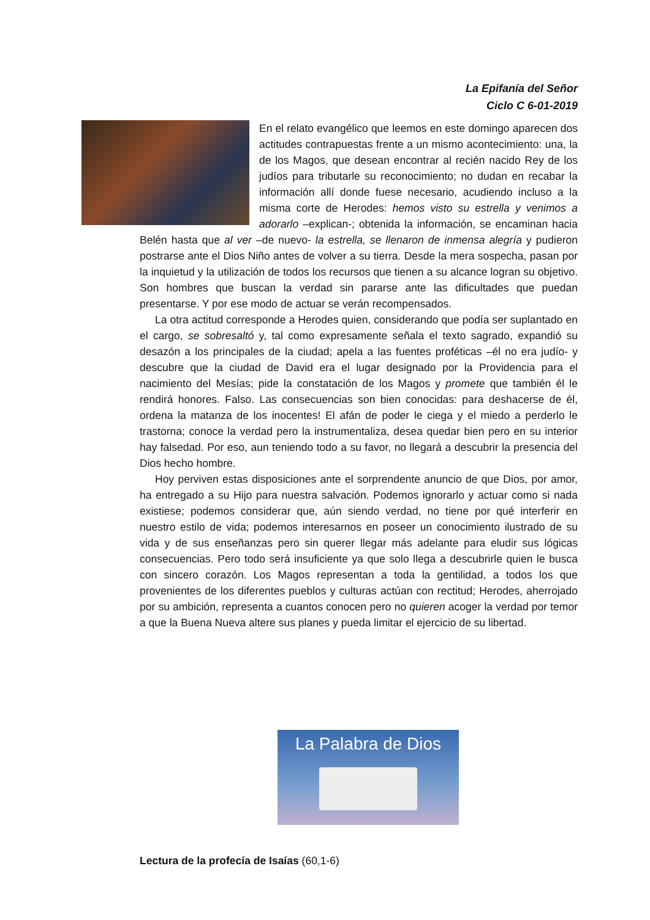La Epifanía del Señor
Ciclo C 6-01-2019
En el relato evangélico que leemos en este domingo aparecen dos actitudes contrapuestas frente a un mismo acontecimiento: una, la de los Magos, que desean encontrar al recién nacido Rey de los judíos para tributarle su reconocimiento; no dudan en recabar la información allí donde fuese necesario, acudiendo incluso a la misma corte de Herodes: hemos visto su estrella y venimos a adorarlo –explican-; obtenida la información, se encaminan hacia Belén hasta que al ver –de nuevo- la estrella, se llenaron de inmensa alegría y pudieron postrarse ante el Dios Niño antes de volver a su tierra. Desde la mera sospecha, pasan por la inquietud y la utilización de todos los recursos que tienen a su alcance logran su objetivo. Son hombres que buscan la verdad sin pararse ante las dificultades que puedan presentarse. Y por ese modo de actuar se verán recompensados.
La otra actitud corresponde a Herodes quien, considerando que podía ser suplantado en el cargo, se sobresaltó y, tal como expresamente señala el texto sagrado, expandió su desazón a los principales de la ciudad; apela a las fuentes proféticas –él no era judío- y descubre que la ciudad de David era el lugar designado por la Providencia para el nacimiento del Mesías; pide la constatación de los Magos y promete que también él le rendirá honores. Falso. Las consecuencias son bien conocidas: para deshacerse de él, ordena la matanza de los inocentes! El afán de poder le ciega y el miedo a perderlo le trastorna; conoce la verdad pero la instrumentaliza, desea quedar bien pero en su interior hay falsedad. Por eso, aun teniendo todo a su favor, no llegará a descubrir la presencia del Dios hecho hombre.
Hoy perviven estas disposiciones ante el sorprendente anuncio de que Dios, por amor, ha entregado a su Hijo para nuestra salvación. Podemos ignorarlo y actuar como si nada existiese; podemos considerar que, aún siendo verdad, no tiene por qué interferir en nuestro estilo de vida; podemos interesarnos en poseer un conocimiento ilustrado de su vida y de sus enseñanzas pero sin querer llegar más adelante para eludir sus lógicas consecuencias. Pero todo será insuficiente ya que solo llega a descubrirle quien le busca con sincero corazón. Los Magos representan a toda la gentilidad, a todos los que provenientes de los diferentes pueblos y culturas actúan con rectitud; Herodes, aherrojado por su ambición, representa a cuantos conocen pero no quieren acoger la verdad por temor a que la Buena Nueva altere sus planes y pueda limitar el ejercicio de su libertad.
La Palabra de Dios
Lectura de la profecía de Isaías (60,1-6)